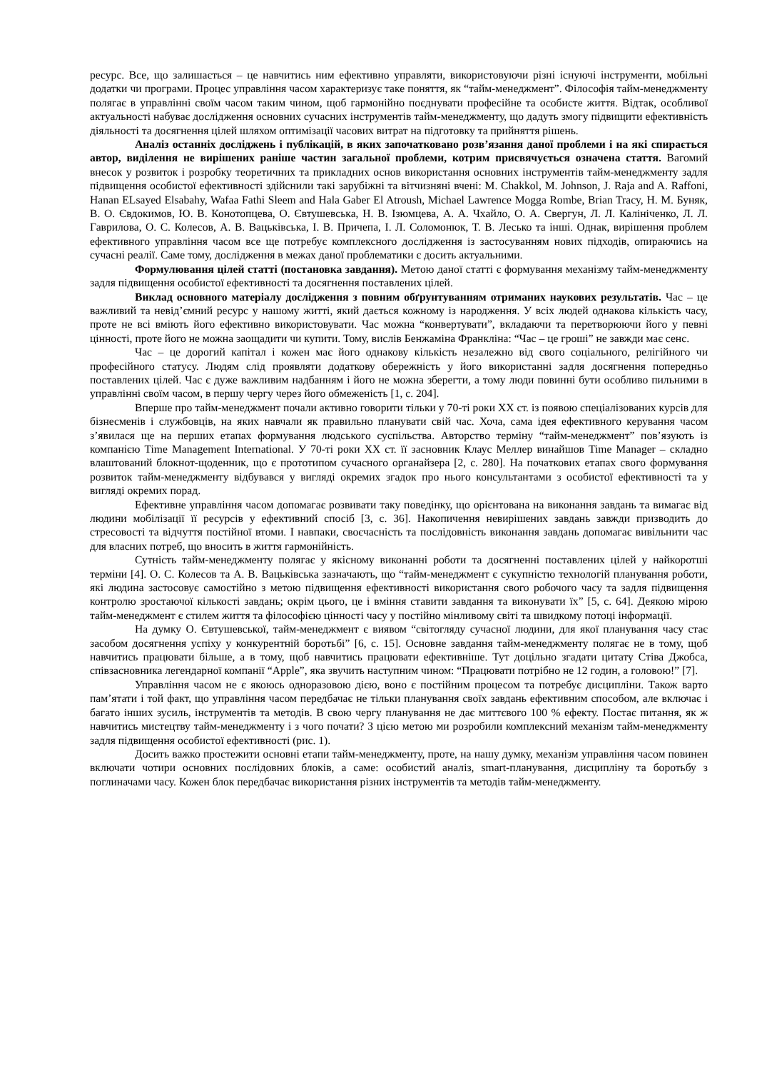ресурс. Все, що залишається – це навчитись ним ефективно управляти, використовуючи різні існуючі інструменти, мобільні додатки чи програми. Процес управління часом характеризує таке поняття, як “тайм-менеджмент”. Філософія тайм-менеджменту полягає в управлінні своїм часом таким чином, щоб гармонійно поєднувати професійне та особисте життя. Відтак, особливої актуальності набуває дослідження основних сучасних інструментів тайм-менеджменту, що дадуть змогу підвищити ефективність діяльності та досягнення цілей шляхом оптимізації часових витрат на підготовку та прийняття рішень.
Аналіз останніх досліджень і публікацій, в яких започатковано розв’язання даної проблеми і на які спирається автор, виділення не вирішених раніше частин загальної проблеми, котрим присвячується означена стаття. Вагомий внесок у розвиток і розробку теоретичних та прикладних основ використання основних інструментів тайм-менеджменту задля підвищення особистої ефективності здійснили такі зарубіжні та вітчизняні вчені: M. Chakkol, M. Johnson, J. Raja and A. Raffoni, Hanan ELsayed Elsabahy, Wafaa Fathi Sleem and Hala Gaber El Atroush, Michael Lawrence Mogga Rombe, Brian Tracy, Н. М. Буняк, В. О. Євдокимов, Ю. В. Конотопцева, О. Євтушевська, Н. В. Ізюмцева, А. А. Чхайло, О. А. Свергун, Л. Л. Калініченко, Л. Л. Гаврилова, О. С. Колесов, А. В. Вацьківська, І. В. Причепа, І. Л. Соломонюк, Т. В. Лесько та інші. Однак, вирішення проблем ефективного управління часом все ще потребує комплексного дослідження із застосуванням нових підходів, опираючись на сучасні реалії. Саме тому, дослідження в межах даної проблематики є досить актуальними.
Формулювання цілей статті (постановка завдання). Метою даної статті є формування механізму тайм-менеджменту задля підвищення особистої ефективності та досягнення поставлених цілей.
Виклад основного матеріалу дослідження з повним обґрунтуванням отриманих наукових результатів. Час – це важливий та невід’ємний ресурс у нашому житті, який дається кожному із народження. У всіх людей однакова кількість часу, проте не всі вміють його ефективно використовувати. Час можна “конвертувати”, вкладаючи та перетворюючи його у певні цінності, проте його не можна заощадити чи купити. Тому, вислів Бенжаміна Франкліна: “Час – це гроші” не завжди має сенс.
Час – це дорогий капітал і кожен має його однакову кількість незалежно від свого соціального, релігійного чи професійного статусу. Людям слід проявляти додаткову обережність у його використанні задля досягнення попередньо поставлених цілей. Час є дуже важливим надбанням і його не можна зберегти, а тому люди повинні бути особливо пильними в управлінні своїм часом, в першу чергу через його обмеженість [1, с. 204].
Вперше про тайм-менеджмент почали активно говорити тільки у 70-ті роки ХХ ст. із появою спеціалізованих курсів для бізнесменів і службовців, на яких навчали як правильно планувати свій час. Хоча, сама ідея ефективного керування часом з’явилася ще на перших етапах формування людського суспільства. Авторство терміну “тайм-менеджмент” пов’язують із компанією Time Management International. У 70-ті роки ХХ ст. її засновник Клаус Меллер винайшов Time Manager – складно влаштований блокнот-щоденник, що є прототипом сучасного органайзера [2, с. 280]. На початкових етапах свого формування розвиток тайм-менеджменту відбувався у вигляді окремих згадок про нього консультантами з особистої ефективності та у вигляді окремих порад.
Ефективне управління часом допомагає розвивати таку поведінку, що орієнтована на виконання завдань та вимагає від людини мобілізації її ресурсів у ефективний спосіб [3, с. 36]. Накопичення невирішених завдань завжди призводить до стресовості та відчуття постійної втоми. І навпаки, своєчасність та послідовність виконання завдань допомагає вивільнити час для власних потреб, що вносить в життя гармонійність.
Сутність тайм-менеджменту полягає у якісному виконанні роботи та досягненні поставлених цілей у найкоротші терміни [4]. О. С. Колесов та А. В. Вацьківська зазначають, що “тайм-менеджмент є сукупністю технологій планування роботи, які людина застосовує самостійно з метою підвищення ефективності використання свого робочого часу та задля підвищення контролю зростаючої кількості завдань; окрім цього, це і вміння ставити завдання та виконувати їх” [5, с. 64]. Деякою мірою тайм-менеджмент є стилем життя та філософією цінності часу у постійно мінливому світі та швидкому потоці інформації.
На думку О. Євтушевської, тайм-менеджмент є виявом “світогляду сучасної людини, для якої планування часу стає засобом досягнення успіху у конкурентній боротьбі” [6, с. 15]. Основне завдання тайм-менеджменту полягає не в тому, щоб навчитись працювати більше, а в тому, щоб навчитись працювати ефективніше. Тут доцільно згадати цитату Стіва Джобса, співзасновника легендарної компанії “Apple”, яка звучить наступним чином: “Працювати потрібно не 12 годин, а головою!” [7].
Управління часом не є якоюсь одноразовою дією, воно є постійним процесом та потребує дисципліни. Також варто пам’ятати і той факт, що управління часом передбачає не тільки планування своїх завдань ефективним способом, але включає і багато інших зусиль, інструментів та методів. В свою чергу планування не дає миттєвого 100 % ефекту. Постає питання, як ж навчитись мистецтву тайм-менеджменту і з чого почати? З цією метою ми розробили комплексний механізм тайм-менеджменту задля підвищення особистої ефективності (рис. 1).
Досить важко простежити основні етапи тайм-менеджменту, проте, на нашу думку, механізм управління часом повинен включати чотири основних послідовних блоків, а саме: особистий аналіз, smart-планування, дисципліну та боротьбу з поглиначами часу. Кожен блок передбачає використання різних інструментів та методів тайм-менеджменту.